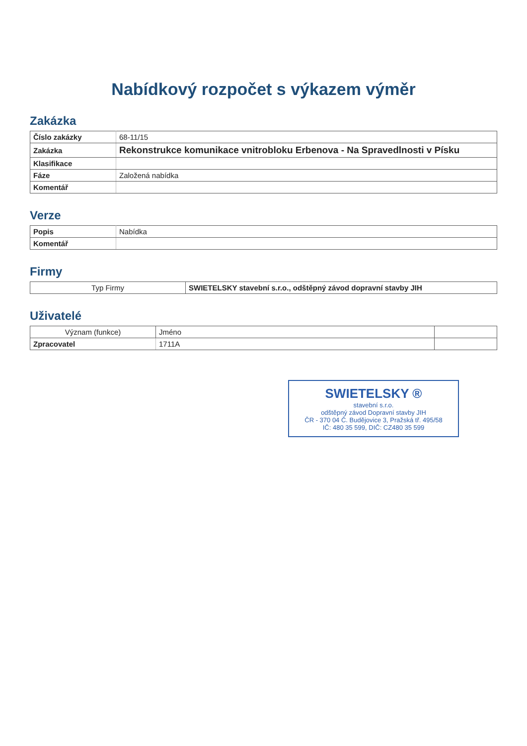Nabídkový rozpočet s výkazem výměr
Zakázka
| Číslo zakázky | 68-11/15 |
| Zakázka | Rekonstrukce komunikace vnitrobloku Erbenova - Na Spravedlnosti v Písku |
| Klasifikace | |
| Fáze | Založená nabídka |
| Komentář | |
Verze
| Popis | Nabídka |
| Komentář | |
Firmy
| Typ Firmy | SWIETELSKY stavební s.r.o., odštěpný závod dopravní stavby JIH |
Uživatelé
| Význam (funkce) | Jméno | |
| Zpracovatel | 1711A | |
SWIETELSKY ®
stavební s.r.o.
odštěpný závod Dopravní stavby JIH
ČR - 370 04 Č. Budějovice 3, Pražská tř. 495/58
IČ: 480 35 599, DIČ: CZ480 35 599